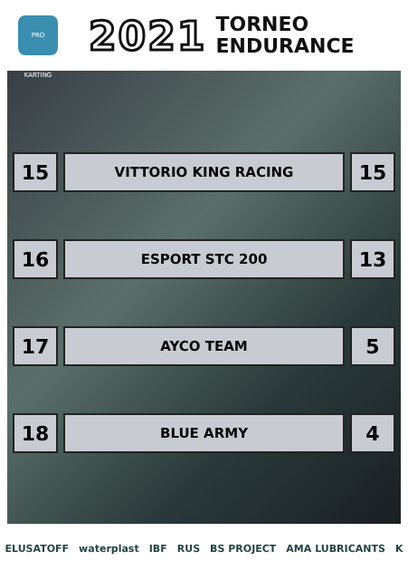PRO KARTING
2021
TORNEO
ENDURANCE
| 15 | VITTORIO KING RACING | 15 |
| 16 | ESPORT STC 200 | 13 |
| 17 | AYCO TEAM | 5 |
| 18 | BLUE ARMY | 4 |
ELUSATOFF waterplast IBF RUS BS PROJECT AMA LUBRICANTS K